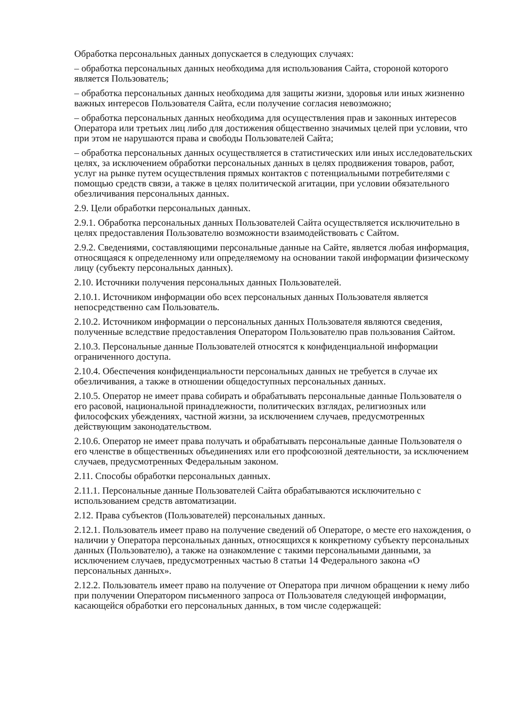Обработка персональных данных допускается в следующих случаях:
– обработка персональных данных необходима для использования Сайта, стороной которого является Пользователь;
– обработка персональных данных необходима для защиты жизни, здоровья или иных жизненно важных интересов Пользователя Сайта, если получение согласия невозможно;
– обработка персональных данных необходима для осуществления прав и законных интересов Оператора или третьих лиц либо для достижения общественно значимых целей при условии, что при этом не нарушаются права и свободы Пользователей Сайта;
– обработка персональных данных осуществляется в статистических или иных исследовательских целях, за исключением обработки персональных данных в целях продвижения товаров, работ, услуг на рынке путем осуществления прямых контактов с потенциальными потребителями с помощью средств связи, а также в целях политической агитации, при условии обязательного обезличивания персональных данных.
2.9. Цели обработки персональных данных.
2.9.1. Обработка персональных данных Пользователей Сайта осуществляется исключительно в целях предоставления Пользователю возможности взаимодействовать с Сайтом.
2.9.2. Сведениями, составляющими персональные данные на Сайте, является любая информация, относящаяся к определенному или определяемому на основании такой информации физическому лицу (субъекту персональных данных).
2.10. Источники получения персональных данных Пользователей.
2.10.1. Источником информации обо всех персональных данных Пользователя является непосредственно сам Пользователь.
2.10.2. Источником информации о персональных данных Пользователя являются сведения, полученные вследствие предоставления Оператором Пользователю прав пользования Сайтом.
2.10.3. Персональные данные Пользователей относятся к конфиденциальной информации ограниченного доступа.
2.10.4. Обеспечения конфиденциальности персональных данных не требуется в случае их обезличивания, а также в отношении общедоступных персональных данных.
2.10.5. Оператор не имеет права собирать и обрабатывать персональные данные Пользователя о его расовой, национальной принадлежности, политических взглядах, религиозных или философских убеждениях, частной жизни, за исключением случаев, предусмотренных действующим законодательством.
2.10.6. Оператор не имеет права получать и обрабатывать персональные данные Пользователя о его членстве в общественных объединениях или его профсоюзной деятельности, за исключением случаев, предусмотренных Федеральным законом.
2.11. Способы обработки персональных данных.
2.11.1. Персональные данные Пользователей Сайта обрабатываются исключительно с использованием средств автоматизации.
2.12. Права субъектов (Пользователей) персональных данных.
2.12.1. Пользователь имеет право на получение сведений об Операторе, о месте его нахождения, о наличии у Оператора персональных данных, относящихся к конкретному субъекту персональных данных (Пользователю), а также на ознакомление с такими персональными данными, за исключением случаев, предусмотренных частью 8 статьи 14 Федерального закона «О персональных данных».
2.12.2. Пользователь имеет право на получение от Оператора при личном обращении к нему либо при получении Оператором письменного запроса от Пользователя следующей информации, касающейся обработки его персональных данных, в том числе содержащей: